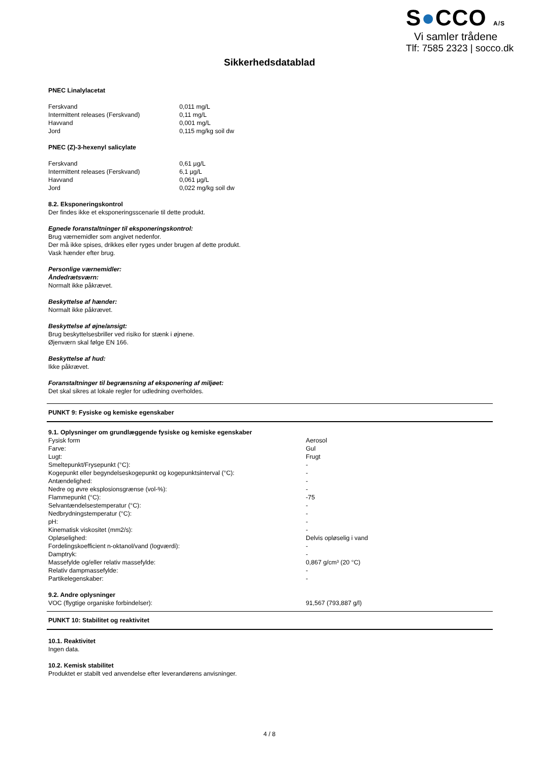S●CCO A/S
Vi samler trådene
Tlf: 7585 2323 | socco.dk
Sikkerhedsdatablad
PNEC Linalylacetat
| Ferskvand | 0,011 mg/L |
| Intermittent releases (Ferskvand) | 0,11 mg/L |
| Havvand | 0,001 mg/L |
| Jord | 0,115 mg/kg soil dw |
PNEC (Z)-3-hexenyl salicylate
| Ferskvand | 0,61 µg/L |
| Intermittent releases (Ferskvand) | 6,1 µg/L |
| Havvand | 0,061 µg/L |
| Jord | 0,022 mg/kg soil dw |
8.2. Eksponeringskontrol
Der findes ikke et eksponeringsscenarie til dette produkt.
Egnede foranstaltninger til eksponeringskontrol:
Brug værnemidler som angivet nedenfor.
Der må ikke spises, drikkes eller ryges under brugen af dette produkt.
Vask hænder efter brug.
Personlige værnemidler:
Åndedrætsværn:
Normalt ikke påkrævet.
Beskyttelse af hænder:
Normalt ikke påkrævet.
Beskyttelse af øjne/ansigt:
Brug beskyttelsesbriller ved risiko for stænk i øjnene.
Øjenværn skal følge EN 166.
Beskyttelse af hud:
Ikke påkrævet.
Foranstaltninger til begrænsning af eksponering af miljøet:
Det skal sikres at lokale regler for udledning overholdes.
PUNKT 9: Fysiske og kemiske egenskaber
9.1. Oplysninger om grundlæggende fysiske og kemiske egenskaber
| Fysisk form | Aerosol |
| Farve: | Gul |
| Lugt: | Frugt |
| Smeltepunkt/Frysepunkt (°C): | - |
| Kogepunkt eller begyndelseskogepunkt og kogepunktsinterval (°C): | - |
| Antændelighed: | - |
| Nedre og øvre eksplosionsgrænse (vol-%): | - |
| Flammepunkt (°C): | -75 |
| Selvantændelsestemperatur (°C): | - |
| Nedbrydningstemperatur (°C): | - |
| pH: | - |
| Kinematisk viskositet (mm2/s): | - |
| Opløselighed: | Delvis opløselig i vand |
| Fordelingskoefficient n-oktanol/vand (logværdi): | - |
| Damptryk: | - |
| Massefylde og/eller relativ massefylde: | 0,867 g/cm³ (20 °C) |
| Relativ dampmassefylde: | - |
| Partikelegenskaber: | - |
9.2. Andre oplysninger
| VOC (flygtige organiske forbindelser): | 91,567 (793,887 g/l) |
PUNKT 10: Stabilitet og reaktivitet
10.1. Reaktivitet
Ingen data.
10.2. Kemisk stabilitet
Produktet er stabilt ved anvendelse efter leverandørens anvisninger.
4 / 8